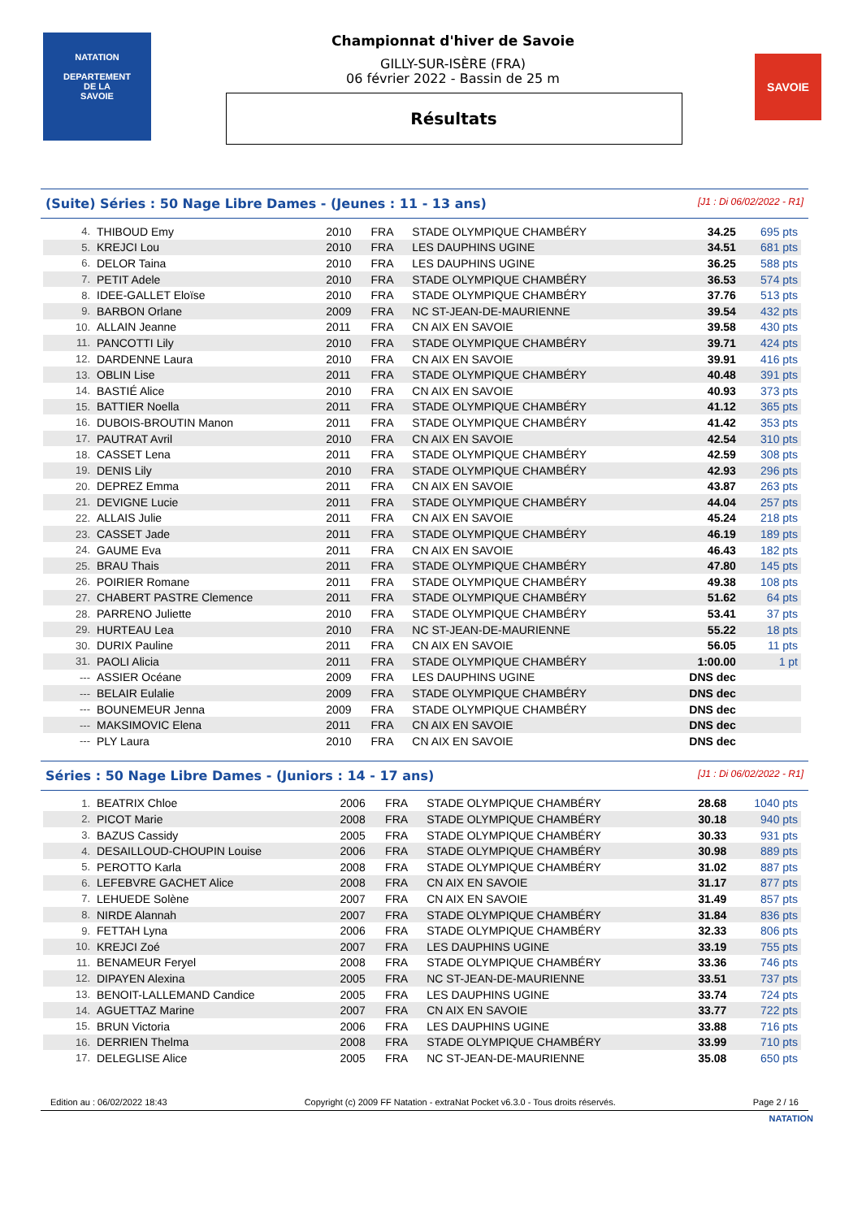NATATION
DEPARTEMENT
DE LA
SAVOIE
Championnat d'hiver de Savoie
GILLY-SUR-ISÈRE (FRA)
06 février 2022 - Bassin de 25 m
Résultats
SAVOIE
(Suite) Séries : 50 Nage Libre Dames - (Jeunes : 11 - 13 ans) [J1 : Di 06/02/2022 - R1]
| 4. | THIBOUD Emy | 2010 | FRA | STADE OLYMPIQUE CHAMBÉRY | 34.25 | 695 pts |
| 5. | KREJCI Lou | 2010 | FRA | LES DAUPHINS UGINE | 34.51 | 681 pts |
| 6. | DELOR Taina | 2010 | FRA | LES DAUPHINS UGINE | 36.25 | 588 pts |
| 7. | PETIT Adele | 2010 | FRA | STADE OLYMPIQUE CHAMBÉRY | 36.53 | 574 pts |
| 8. | IDEE-GALLET Eloïse | 2010 | FRA | STADE OLYMPIQUE CHAMBÉRY | 37.76 | 513 pts |
| 9. | BARBON Orlane | 2009 | FRA | NC ST-JEAN-DE-MAURIENNE | 39.54 | 432 pts |
| 10. | ALLAIN Jeanne | 2011 | FRA | CN AIX EN SAVOIE | 39.58 | 430 pts |
| 11. | PANCOTTI Lily | 2010 | FRA | STADE OLYMPIQUE CHAMBÉRY | 39.71 | 424 pts |
| 12. | DARDENNE Laura | 2010 | FRA | CN AIX EN SAVOIE | 39.91 | 416 pts |
| 13. | OBLIN Lise | 2011 | FRA | STADE OLYMPIQUE CHAMBÉRY | 40.48 | 391 pts |
| 14. | BASTIÉ Alice | 2010 | FRA | CN AIX EN SAVOIE | 40.93 | 373 pts |
| 15. | BATTIER Noella | 2011 | FRA | STADE OLYMPIQUE CHAMBÉRY | 41.12 | 365 pts |
| 16. | DUBOIS-BROUTIN Manon | 2011 | FRA | STADE OLYMPIQUE CHAMBÉRY | 41.42 | 353 pts |
| 17. | PAUTRAT Avril | 2010 | FRA | CN AIX EN SAVOIE | 42.54 | 310 pts |
| 18. | CASSET Lena | 2011 | FRA | STADE OLYMPIQUE CHAMBÉRY | 42.59 | 308 pts |
| 19. | DENIS Lily | 2010 | FRA | STADE OLYMPIQUE CHAMBÉRY | 42.93 | 296 pts |
| 20. | DEPREZ Emma | 2011 | FRA | CN AIX EN SAVOIE | 43.87 | 263 pts |
| 21. | DEVIGNE Lucie | 2011 | FRA | STADE OLYMPIQUE CHAMBÉRY | 44.04 | 257 pts |
| 22. | ALLAIS Julie | 2011 | FRA | CN AIX EN SAVOIE | 45.24 | 218 pts |
| 23. | CASSET Jade | 2011 | FRA | STADE OLYMPIQUE CHAMBÉRY | 46.19 | 189 pts |
| 24. | GAUME Eva | 2011 | FRA | CN AIX EN SAVOIE | 46.43 | 182 pts |
| 25. | BRAU Thais | 2011 | FRA | STADE OLYMPIQUE CHAMBÉRY | 47.80 | 145 pts |
| 26. | POIRIER Romane | 2011 | FRA | STADE OLYMPIQUE CHAMBÉRY | 49.38 | 108 pts |
| 27. | CHABERT PASTRE Clemence | 2011 | FRA | STADE OLYMPIQUE CHAMBÉRY | 51.62 | 64 pts |
| 28. | PARRENO Juliette | 2010 | FRA | STADE OLYMPIQUE CHAMBÉRY | 53.41 | 37 pts |
| 29. | HURTEAU Lea | 2010 | FRA | NC ST-JEAN-DE-MAURIENNE | 55.22 | 18 pts |
| 30. | DURIX Pauline | 2011 | FRA | CN AIX EN SAVOIE | 56.05 | 11 pts |
| 31. | PAOLI Alicia | 2011 | FRA | STADE OLYMPIQUE CHAMBÉRY | 1:00.00 | 1 pt |
| --- | ASSIER Océane | 2009 | FRA | LES DAUPHINS UGINE | DNS dec | |
| --- | BELAIR Eulalie | 2009 | FRA | STADE OLYMPIQUE CHAMBÉRY | DNS dec | |
| --- | BOUNEMEUR Jenna | 2009 | FRA | STADE OLYMPIQUE CHAMBÉRY | DNS dec | |
| --- | MAKSIMOVIC Elena | 2011 | FRA | CN AIX EN SAVOIE | DNS dec | |
| --- | PLY Laura | 2010 | FRA | CN AIX EN SAVOIE | DNS dec | |
Séries : 50 Nage Libre Dames - (Juniors : 14 - 17 ans) [J1 : Di 06/02/2022 - R1]
| 1. | BEATRIX Chloe | 2006 | FRA | STADE OLYMPIQUE CHAMBÉRY | 28.68 | 1040 pts |
| 2. | PICOT Marie | 2008 | FRA | STADE OLYMPIQUE CHAMBÉRY | 30.18 | 940 pts |
| 3. | BAZUS Cassidy | 2005 | FRA | STADE OLYMPIQUE CHAMBÉRY | 30.33 | 931 pts |
| 4. | DESAILLOUD-CHOUPIN Louise | 2006 | FRA | STADE OLYMPIQUE CHAMBÉRY | 30.98 | 889 pts |
| 5. | PEROTTO Karla | 2008 | FRA | STADE OLYMPIQUE CHAMBÉRY | 31.02 | 887 pts |
| 6. | LEFEBVRE GACHET Alice | 2008 | FRA | CN AIX EN SAVOIE | 31.17 | 877 pts |
| 7. | LEHUEDE Solène | 2007 | FRA | CN AIX EN SAVOIE | 31.49 | 857 pts |
| 8. | NIRDE Alannah | 2007 | FRA | STADE OLYMPIQUE CHAMBÉRY | 31.84 | 836 pts |
| 9. | FETTAH Lyna | 2006 | FRA | STADE OLYMPIQUE CHAMBÉRY | 32.33 | 806 pts |
| 10. | KREJCI Zoé | 2007 | FRA | LES DAUPHINS UGINE | 33.19 | 755 pts |
| 11. | BENAMEUR Feryel | 2008 | FRA | STADE OLYMPIQUE CHAMBÉRY | 33.36 | 746 pts |
| 12. | DIPAYEN Alexina | 2005 | FRA | NC ST-JEAN-DE-MAURIENNE | 33.51 | 737 pts |
| 13. | BENOIT-LALLEMAND Candice | 2005 | FRA | LES DAUPHINS UGINE | 33.74 | 724 pts |
| 14. | AGUETTAZ Marine | 2007 | FRA | CN AIX EN SAVOIE | 33.77 | 722 pts |
| 15. | BRUN Victoria | 2006 | FRA | LES DAUPHINS UGINE | 33.88 | 716 pts |
| 16. | DERRIEN Thelma | 2008 | FRA | STADE OLYMPIQUE CHAMBÉRY | 33.99 | 710 pts |
| 17. | DELEGLISE Alice | 2005 | FRA | NC ST-JEAN-DE-MAURIENNE | 35.08 | 650 pts |
Edition au : 06/02/2022 18:43 Copyright (c) 2009 FF Natation - extraNat Pocket v6.3.0 - Tous droits réservés. Page 2 / 16
NATATION